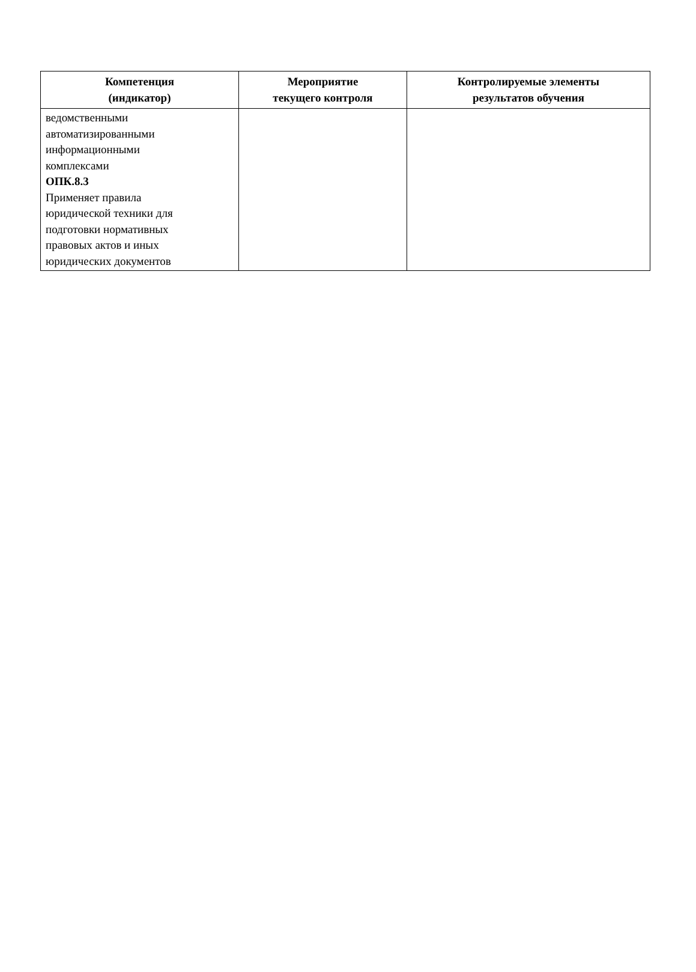| Компетенция (индикатор) | Мероприятие текущего контроля | Контролируемые элементы результатов обучения |
| --- | --- | --- |
| ведомственными автоматизированными информационными комплексами ОПК.8.3 Применяет правила юридической техники для подготовки нормативных правовых актов и иных юридических документов | | |